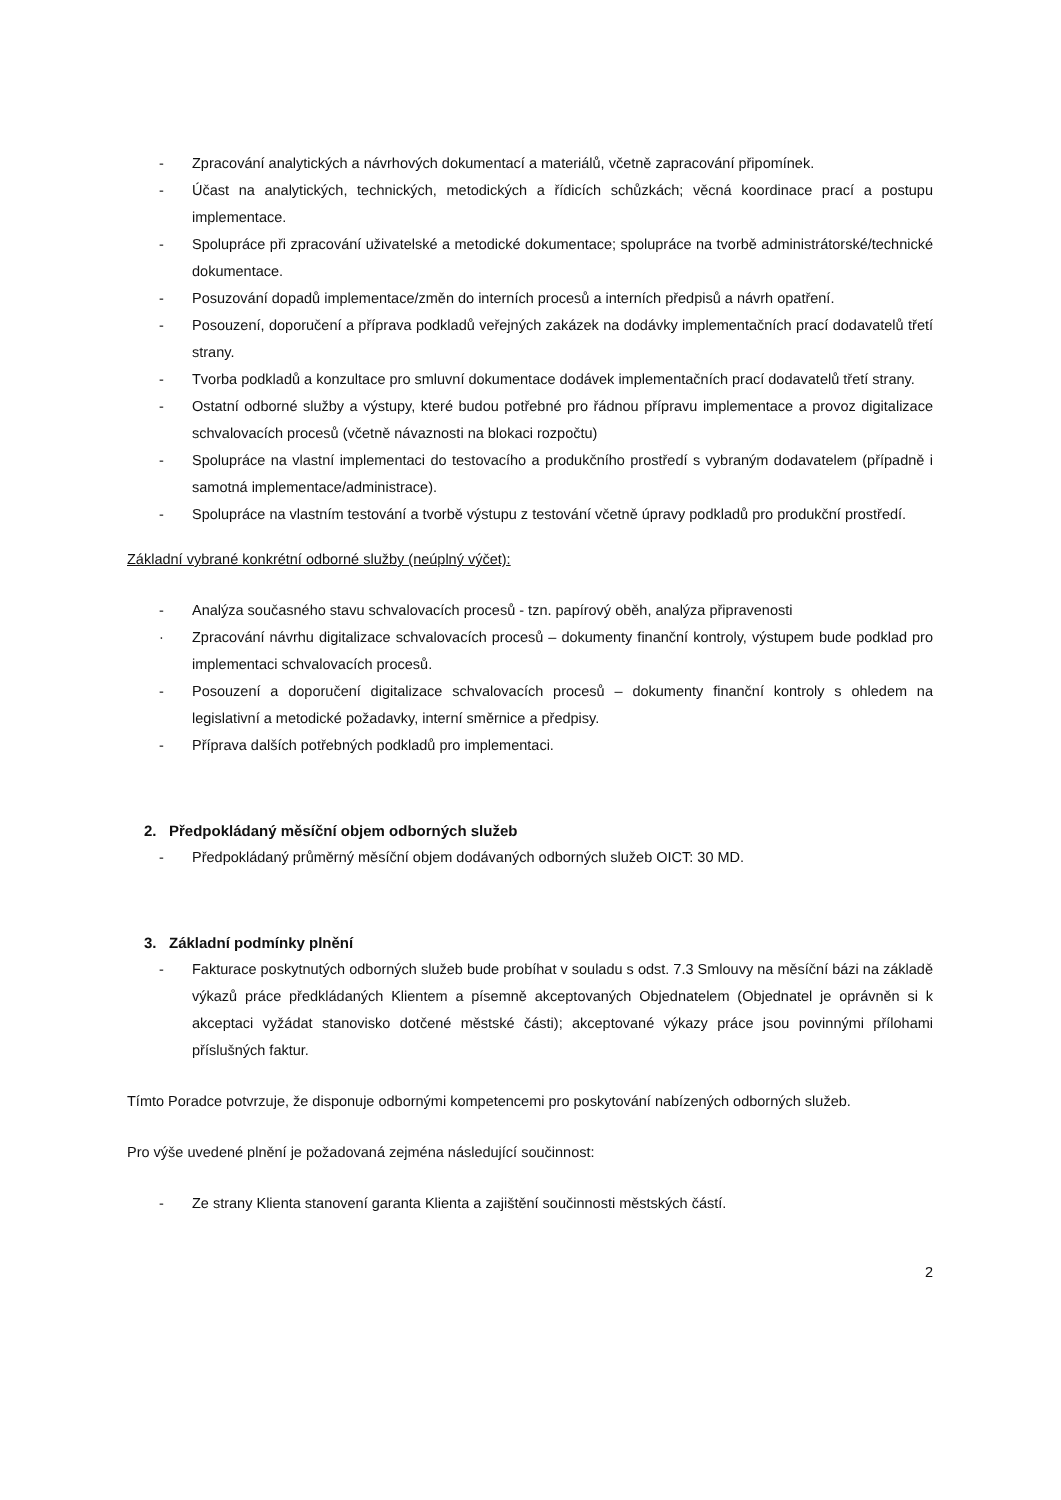- Zpracování analytických a návrhových dokumentací a materiálů, včetně zapracování připomínek.
- Účast na analytických, technických, metodických a řídicích schůzkách; věcná koordinace prací a postupu implementace.
- Spolupráce při zpracování uživatelské a metodické dokumentace; spolupráce na tvorbě administrátorské/technické dokumentace.
- Posuzování dopadů implementace/změn do interních procesů a interních předpisů a návrh opatření.
- Posouzení, doporučení a příprava podkladů veřejných zakázek na dodávky implementačních prací dodavatelů třetí strany.
- Tvorba podkladů a konzultace pro smluvní dokumentace dodávek implementačních prací dodavatelů třetí strany.
- Ostatní odborné služby a výstupy, které budou potřebné pro řádnou přípravu implementace a provoz digitalizace schvalovacích procesů (včetně návaznosti na blokaci rozpočtu)
- Spolupráce na vlastní implementaci do testovacího a produkčního prostředí s vybraným dodavatelem (případně i samotná implementace/administrace).
- Spolupráce na vlastním testování a tvorbě výstupu z testování včetně úpravy podkladů pro produkční prostředí.
Základní vybrané konkrétní odborné služby (neúplný výčet):
- Analýza současného stavu schvalovacích procesů - tzn. papírový oběh, analýza připravenosti
· Zpracování návrhu digitalizace schvalovacích procesů – dokumenty finanční kontroly, výstupem bude podklad pro implementaci schvalovacích procesů.
- Posouzení a doporučení digitalizace schvalovacích procesů – dokumenty finanční kontroly s ohledem na legislativní a metodické požadavky, interní směrnice a předpisy.
- Příprava dalších potřebných podkladů pro implementaci.
2. Předpokládaný měsíční objem odborných služeb
- Předpokládaný průměrný měsíční objem dodávaných odborných služeb OICT: 30 MD.
3. Základní podmínky plnění
- Fakturace poskytnutých odborných služeb bude probíhat v souladu s odst. 7.3 Smlouvy na měsíční bázi na základě výkazů práce předkládaných Klientem a písemně akceptovaných Objednatelem (Objednatel je oprávněn si k akceptaci vyžádat stanovisko dotčené městské části); akceptované výkazy práce jsou povinnými přílohami příslušných faktur.
Tímto Poradce potvrzuje, že disponuje odbornými kompetencemi pro poskytování nabízených odborných služeb.
Pro výše uvedené plnění je požadovaná zejména následující součinnost:
- Ze strany Klienta stanovení garanta Klienta a zajištění součinnosti městských částí.
2